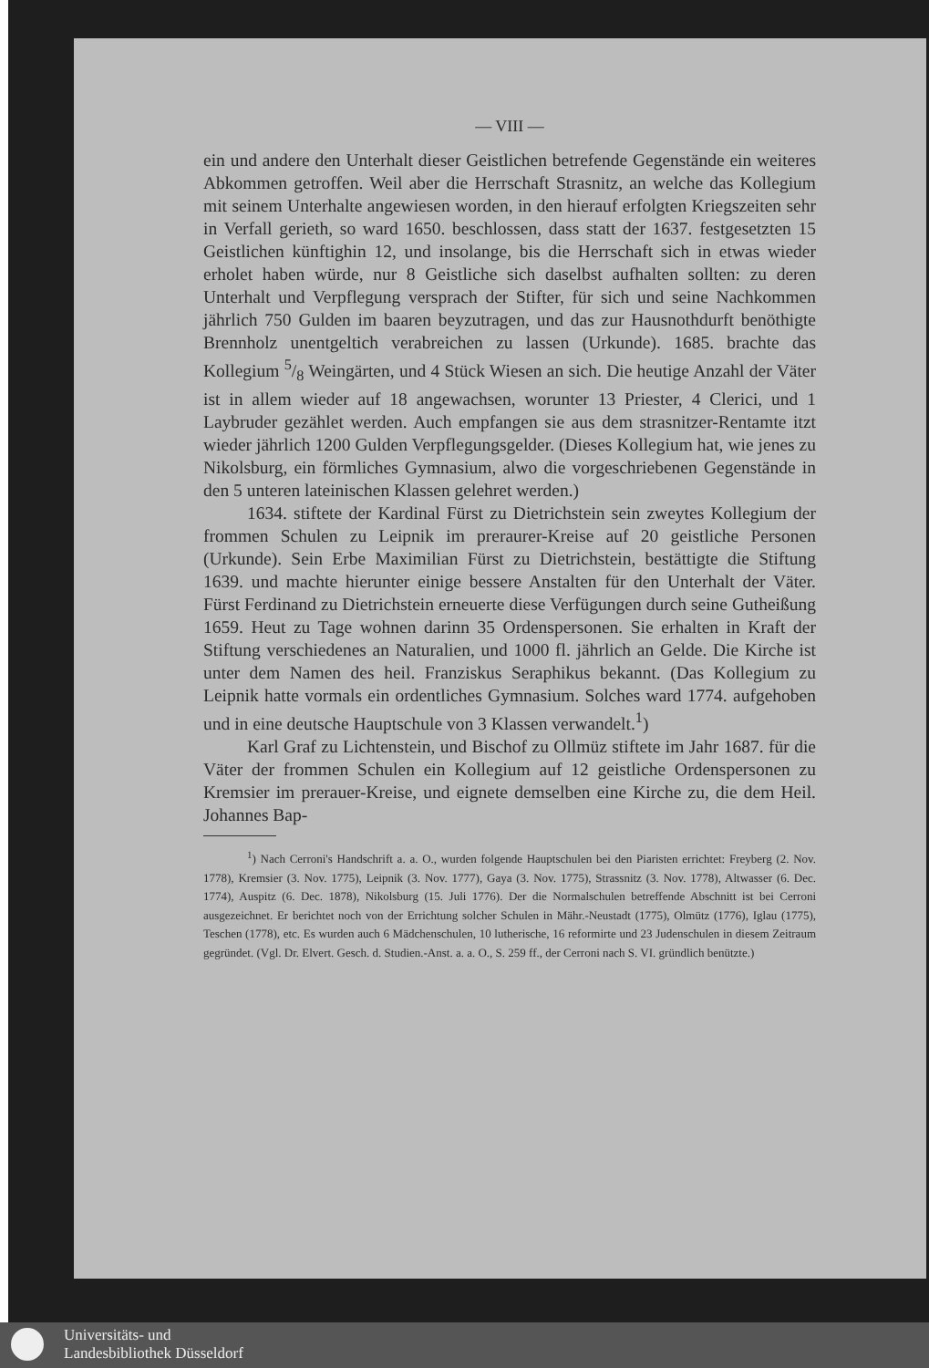— VIII —
ein und andere den Unterhalt dieser Geistlichen betrefende Gegenstände ein weiteres Abkommen getroffen. Weil aber die Herrschaft Strasnitz, an welche das Kollegium mit seinem Unterhalte angewiesen worden, in den hierauf erfolgten Kriegszeiten sehr in Verfall gerieth, so ward 1650. beschlossen, dass statt der 1637. festgesetzten 15 Geistlichen künftighin 12, und insolange, bis die Herrschaft sich in etwas wieder erholet haben würde, nur 8 Geistliche sich daselbst aufhalten sollten: zu deren Unterhalt und Verpflegung versprach der Stifter, für sich und seine Nachkommen jährlich 750 Gulden im baaren beyzutragen, und das zur Hausnothdurft benöthigte Brennholz unentgeltich verabreichen zu lassen (Urkunde). 1685. brachte das Kollegium 5/8 Weingärten, und 4 Stück Wiesen an sich. Die heutige Anzahl der Väter ist in allem wieder auf 18 angewachsen, worunter 13 Priester, 4 Clerici, und 1 Laybruder gezählet werden. Auch empfangen sie aus dem strasnitzer-Rentamte itzt wieder jährlich 1200 Gulden Verpflegungsgelder. (Dieses Kollegium hat, wie jenes zu Nikolsburg, ein förmliches Gymnasium, alwo die vorgeschriebenen Gegenstände in den 5 unteren lateinischen Klassen gelehret werden.)
1634. stiftete der Kardinal Fürst zu Dietrichstein sein zweytes Kollegium der frommen Schulen zu Leipnik im preraurer-Kreise auf 20 geistliche Personen (Urkunde). Sein Erbe Maximilian Fürst zu Dietrichstein, bestättigte die Stiftung 1639. und machte hierunter einige bessere Anstalten für den Unterhalt der Väter. Fürst Ferdinand zu Dietrichstein erneuerte diese Verfügungen durch seine Gutheißung 1659. Heut zu Tage wohnen darinn 35 Ordenspersonen. Sie erhalten in Kraft der Stiftung verschiedenes an Naturalien, und 1000 fl. jährlich an Gelde. Die Kirche ist unter dem Namen des heil. Franziskus Seraphikus bekannt. (Das Kollegium zu Leipnik hatte vormals ein ordentliches Gymnasium. Solches ward 1774. aufgehoben und in eine deutsche Hauptschule von 3 Klassen verwandelt.<sup>1</sup>)
Karl Graf zu Lichtenstein, und Bischof zu Ollmüz stiftete im Jahr 1687. für die Väter der frommen Schulen ein Kollegium auf 12 geistliche Ordenspersonen zu Kremsier im prerauer-Kreise, und eignete demselben eine Kirche zu, die dem Heil. Johannes Bap-
<sup>1</sup>) Nach Cerroni's Handschrift a. a. O., wurden folgende Hauptschulen bei den Piaristen errichtet: Freyberg (2. Nov. 1778), Kremsier (3. Nov. 1775), Leipnik (3. Nov. 1777), Gaya (3. Nov. 1775), Strassnitz (3. Nov. 1778), Altwasser (6. Dec. 1774), Auspitz (6. Dec. 1878), Nikolsburg (15. Juli 1776). Der die Normalschulen betreffende Abschnitt ist bei Cerroni ausgezeichnet. Er berichtet noch von der Errichtung solcher Schulen in Mähr.-Neustadt (1775), Olmütz (1776), Iglau (1775), Teschen (1778), etc. Es wurden auch 6 Mädchenschulen, 10 lutherische, 16 reformirte und 23 Judenschulen in diesem Zeitraum gegründet. (Vgl. Dr. Elvert. Gesch. d. Studien.-Anst. a. a. O., S. 259 ff., der Cerroni nach S. VI. gründlich benützte.)
Universitäts- und
Landesbibliothek Düsseldorf